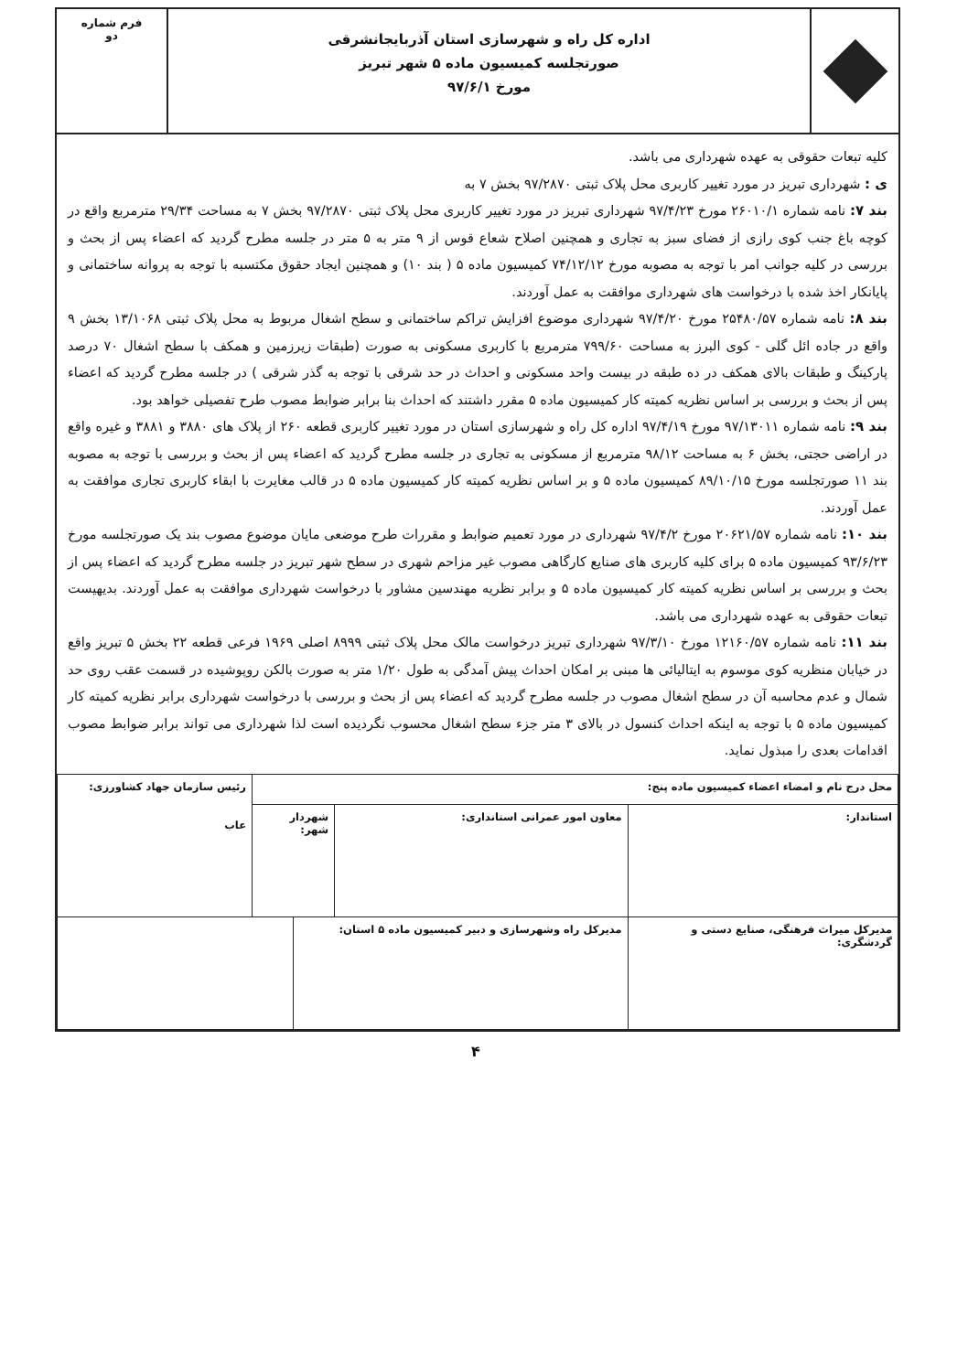اداره کل راه و شهرسازی استان آذربایجانشرقی
صورتجلسه کمیسیون ماده ۵ شهر تبریز
مورخ ۹۷/۶/۱
فرم شماره
دو
کلیه تبعات حقوقی به عهده شهرداری می باشد.
ی : شهرداری تبریز در مورد تغییر کاربری محل پلاک ثبتی ۹۷/۲۸۷۰ بخش ۷ به
بند ۷: نامه شماره ۲۶۰۱۰/۱ مورخ ۹۷/۴/۲۳ شهرداری تبریز در مورد تغییر کاربری محل پلاک ثبتی ۹۷/۲۸۷۰ بخش ۷ به مساحت ۲۹/۳۴ مترمربع واقع در کوچه باغ جنب کوی رازی از فضای سبز به تجاری و همچنین اصلاح شعاع قوس از ۹ متر به ۵ متر در جلسه مطرح گردید که اعضاء پس از بحث و بررسی در کلیه جوانب امر با توجه به مصوبه مورخ ۷۴/۱۲/۱۲ کمیسیون ماده ۵ ( بند ۱۰) و همچنین ایجاد حقوق مکتسبه با توجه به پروانه ساختمانی و پایانکار اخذ شده با درخواست های شهرداری موافقت به عمل آوردند.
بند ۸: نامه شماره ۲۵۴۸۰/۵۷ مورخ ۹۷/۴/۲۰ شهرداری موضوع افزایش تراکم ساختمانی و سطح اشغال مربوط به محل پلاک ثبتی ۱۳/۱۰۶۸ بخش ۹ واقع در جاده ائل گلی - کوی البرز به مساحت ۷۹۹/۶۰ مترمربع با کاربری مسکونی به صورت (طبقات زیرزمین و همکف با سطح اشغال ۷۰ درصد پارکینگ و طبقات بالای همکف در ده طبقه در بیست واحد مسکونی و احداث در حد شرقی با توجه به گذر شرقی ) در جلسه مطرح گردید که اعضاء پس از بحث و بررسی بر اساس نظریه کمیته کار کمیسیون ماده ۵ مقرر داشتند که احداث بنا برابر ضوابط مصوب طرح تفصیلی خواهد بود.
بند ۹: نامه شماره ۹۷/۱۳۰۱۱ مورخ ۹۷/۴/۱۹ اداره کل راه و شهرسازی استان در مورد تغییر کاربری قطعه ۲۶۰ از پلاک های ۳۸۸۰ و ۳۸۸۱ و غیره واقع در اراضی حجتی، بخش ۶ به مساحت ۹۸/۱۲ مترمربع از مسکونی به تجاری در جلسه مطرح گردید که اعضاء پس از بحث و بررسی با توجه به مصوبه بند ۱۱ صورتجلسه مورخ ۸۹/۱۰/۱۵ کمیسیون ماده ۵ و بر اساس نظریه کمیته کار کمیسیون ماده ۵ در قالب مغایرت با ابقاء کاربری تجاری موافقت به عمل آوردند.
بند ۱۰: نامه شماره ۲۰۶۲۱/۵۷ مورخ ۹۷/۴/۲ شهرداری در مورد تعمیم ضوابط و مقررات طرح موضعی مایان موضوع مصوب بند یک صورتجلسه مورخ ۹۳/۶/۲۳ کمیسیون ماده ۵ برای کلیه کاربری های صنایع کارگاهی مصوب غیر مزاحم شهری در سطح شهر تبریز در جلسه مطرح گردید که اعضاء پس از بحث و بررسی بر اساس نظریه کمیته کار کمیسیون ماده ۵ و برابر نظریه مهندسین مشاور با درخواست شهرداری موافقت به عمل آوردند. بدیهیست تبعات حقوقی به عهده شهرداری می باشد.
بند ۱۱: نامه شماره ۱۲۱۶۰/۵۷ مورخ ۹۷/۳/۱۰ شهرداری تبریز درخواست مالک محل پلاک ثبتی ۸۹۹۹ اصلی ۱۹۶۹ فرعی قطعه ۲۲ بخش ۵ تبریز واقع در خیابان منظریه کوی موسوم به ایتالیائی ها مبنی بر امکان احداث پیش آمدگی به طول ۱/۲۰ متر به صورت بالکن روپوشیده در قسمت عقب روی حد شمال و عدم محاسبه آن در سطح اشغال مصوب در جلسه مطرح گردید که اعضاء پس از بحث و بررسی با درخواست شهرداری برابر نظریه کمیته کار کمیسیون ماده ۵ با توجه به اینکه احداث کنسول در بالای ۳ متر جزء سطح اشغال محسوب نگردیده است لذا شهرداری می تواند برابر ضوابط مصوب اقدامات بعدی را مبذول نماید.
| محل درج نام و امضاء اعضاء کمیسیون ماده پنج: | | | | رئیس سازمان جهاد کشاورزی: عاب |
| استاندار: | معاون امور عمرانی استانداری: | شهردار شهر: | | |
| مدیرکل میراث فرهنگی، صنایع دستی و گردشگری: | مدیرکل راه وشهرسازی و دبیر کمیسیون ماده ۵ استان: | | | |
۴